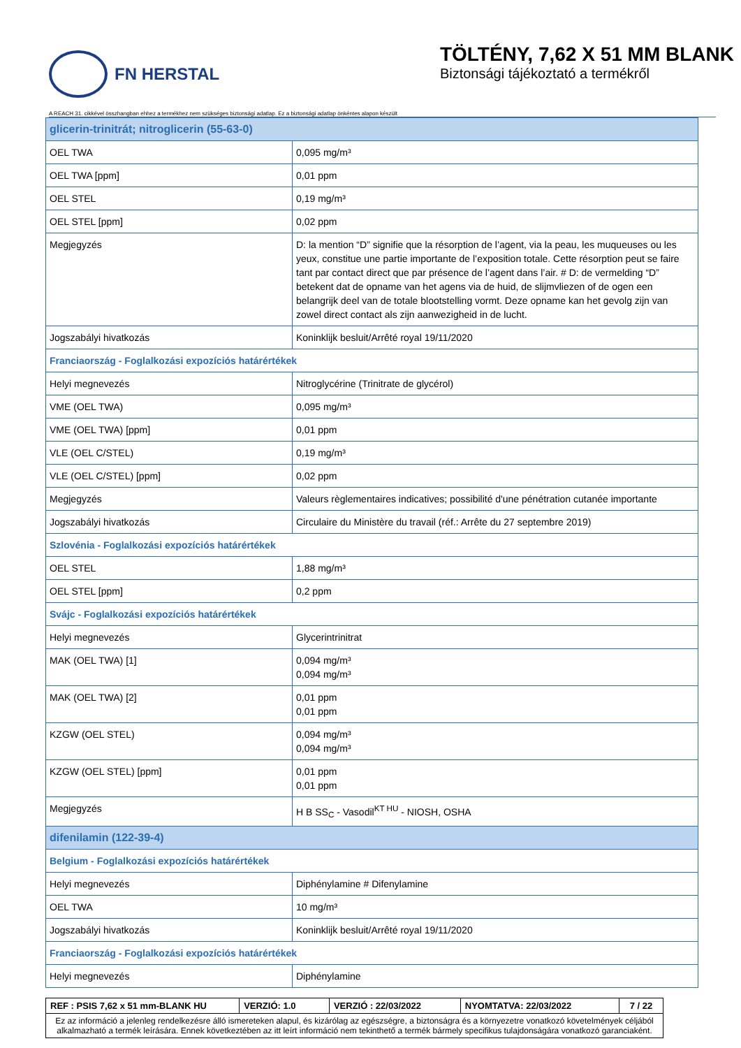FN HERSTAL
TÖLTÉNY, 7,62 X 51 MM BLANK
Biztonsági tájékoztató a termékről
A REACH 31. cikkével összhangban ehhez a termékhez nem szükséges biztonsági adatlap. Ez a biztonsági adatlap önkéntes alapon készült
| glicerin-trinitrát; nitroglicerin (55-63-0) | |
| OEL TWA | 0,095 mg/m³ |
| OEL TWA [ppm] | 0,01 ppm |
| OEL STEL | 0,19 mg/m³ |
| OEL STEL [ppm] | 0,02 ppm |
| Megjegyzés | D: la mention “D” signifie que la résorption de l’agent, via la peau, les muqueuses ou les yeux, constitue une partie importante de l’exposition totale. Cette résorption peut se faire tant par contact direct que par présence de l’agent dans l’air. # D: de vermelding “D” betekent dat de opname van het agens via de huid, de slijmvliezen of de ogen een belangrijk deel van de totale blootstelling vormt. Deze opname kan het gevolg zijn van zowel direct contact als zijn aanwezigheid in de lucht. |
| Jogszabályi hivatkozás | Koninklijk besluit/Arrêté royal 19/11/2020 |
| Franciaország - Foglalkozási expozíciós határértékek | |
| Helyi megnevezés | Nitroglycérine (Trinitrate de glycérol) |
| VME (OEL TWA) | 0,095 mg/m³ |
| VME (OEL TWA) [ppm] | 0,01 ppm |
| VLE (OEL C/STEL) | 0,19 mg/m³ |
| VLE (OEL C/STEL) [ppm] | 0,02 ppm |
| Megjegyzés | Valeurs règlementaires indicatives; possibilité d'une pénétration cutanée importante |
| Jogszabályi hivatkozás | Circulaire du Ministère du travail (réf.: Arrête du 27 septembre 2019) |
| Szlovénia - Foglalkozási expozíciós határértékek | |
| OEL STEL | 1,88 mg/m³ |
| OEL STEL [ppm] | 0,2 ppm |
| Svájc - Foglalkozási expozíciós határértékek | |
| Helyi megnevezés | Glycerintrinitrat |
| MAK (OEL TWA) [1] | 0,094 mg/m³ 0,094 mg/m³ |
| MAK (OEL TWA) [2] | 0,01 ppm 0,01 ppm |
| KZGW (OEL STEL) | 0,094 mg/m³ 0,094 mg/m³ |
| KZGW (OEL STEL) [ppm] | 0,01 ppm 0,01 ppm |
| Megjegyzés | H B SS<sub>C</sub> - Vasodil<sup>KT HU</sup> - NIOSH, OSHA |
| difenilamin (122-39-4) | |
| Belgium - Foglalkozási expozíciós határértékek | |
| Helyi megnevezés | Diphénylamine # Difenylamine |
| OEL TWA | 10 mg/m³ |
| Jogszabályi hivatkozás | Koninklijk besluit/Arrêté royal 19/11/2020 |
| Franciaország - Foglalkozási expozíciós határértékek | |
| Helyi megnevezés | Diphénylamine |
| REF : PSIS 7,62 x 51 mm-BLANK HU | VERZIÓ: 1.0 | VERZIÓ : 22/03/2022 | NYOMTATVA: 22/03/2022 | 7 / 22 |
| Ez az információ a jelenleg rendelkezésre álló ismereteken alapul, és kizárólag az egészségre, a biztonságra és a környezetre vonatkozó követelmények céljából alkalmazható a termék leírására. Ennek következtében az itt leírt információ nem tekinthető a termék bármely specifikus tulajdonságára vonatkozó garanciaként. | | | | |